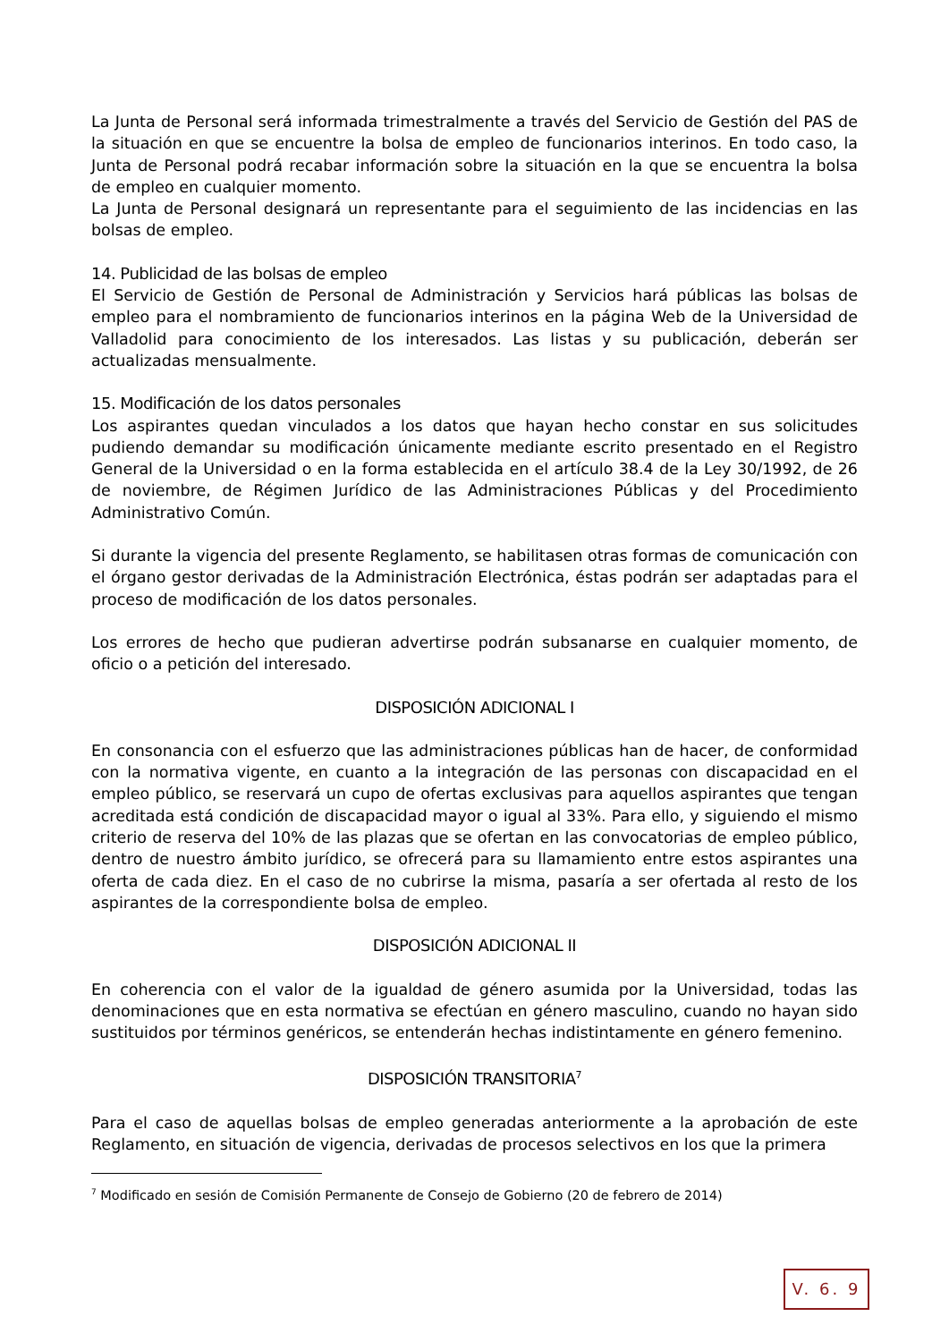La Junta de Personal será informada trimestralmente a través del Servicio de Gestión del PAS de la situación en que se encuentre la bolsa de empleo de funcionarios interinos. En todo caso, la Junta de Personal podrá recabar información sobre la situación en la que se encuentra la bolsa de empleo en cualquier momento.
La Junta de Personal designará un representante para el seguimiento de las incidencias en las bolsas de empleo.
14. Publicidad de las bolsas de empleo
El Servicio de Gestión de Personal de Administración y Servicios hará públicas las bolsas de empleo para el nombramiento de funcionarios interinos en la página Web de la Universidad de Valladolid para conocimiento de los interesados. Las listas y su publicación, deberán ser actualizadas mensualmente.
15. Modificación de los datos personales
Los aspirantes quedan vinculados a los datos que hayan hecho constar en sus solicitudes pudiendo demandar su modificación únicamente mediante escrito presentado en el Registro General de la Universidad o en la forma establecida en el artículo 38.4 de la Ley 30/1992, de 26 de noviembre, de Régimen Jurídico de las Administraciones Públicas y del Procedimiento Administrativo Común.
Si durante la vigencia del presente Reglamento, se habilitasen otras formas de comunicación con el órgano gestor derivadas de la Administración Electrónica, éstas podrán ser adaptadas para el proceso de modificación de los datos personales.
Los errores de hecho que pudieran advertirse podrán subsanarse en cualquier momento, de oficio o a petición del interesado.
DISPOSICIÓN ADICIONAL I
En consonancia con el esfuerzo que las administraciones públicas han de hacer, de conformidad con la normativa vigente, en cuanto a la integración de las personas con discapacidad en el empleo público, se reservará un cupo de ofertas exclusivas para aquellos aspirantes que tengan acreditada está condición de discapacidad mayor o igual al 33%. Para ello, y siguiendo el mismo criterio de reserva del 10% de las plazas que se ofertan en las convocatorias de empleo público, dentro de nuestro ámbito jurídico, se ofrecerá para su llamamiento entre estos aspirantes una oferta de cada diez. En el caso de no cubrirse la misma, pasaría a ser ofertada al resto de los aspirantes de la correspondiente bolsa de empleo.
DISPOSICIÓN ADICIONAL II
En coherencia con el valor de la igualdad de género asumida por la Universidad, todas las denominaciones que en esta normativa se efectúan en género masculino, cuando no hayan sido sustituidos por términos genéricos, se entenderán hechas indistintamente en género femenino.
DISPOSICIÓN TRANSITORIA<sup>7</sup>
Para el caso de aquellas bolsas de empleo generadas anteriormente a la aprobación de este Reglamento, en situación de vigencia, derivadas de procesos selectivos en los que la primera
<sup>7</sup> Modificado en sesión de Comisión Permanente de Consejo de Gobierno (20 de febrero de 2014)
V. 6. 9